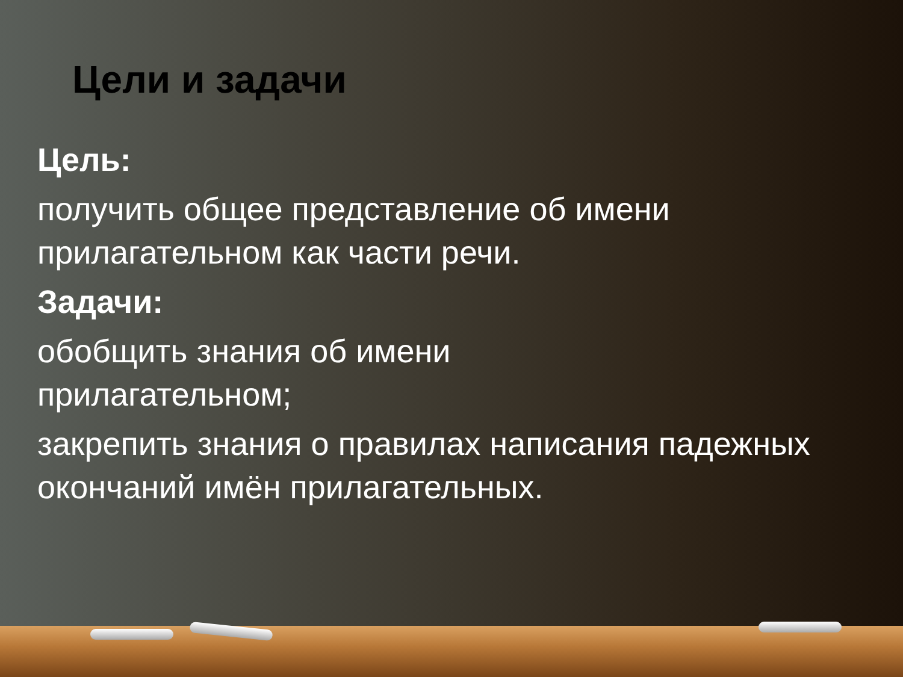Цели и задачи
Цель:
получить общее представление об имени прилагательном как части речи.
Задачи:
обобщить знания об имени
прилагательном;
закрепить знания о правилах написания падежных окончаний имён прилагательных.